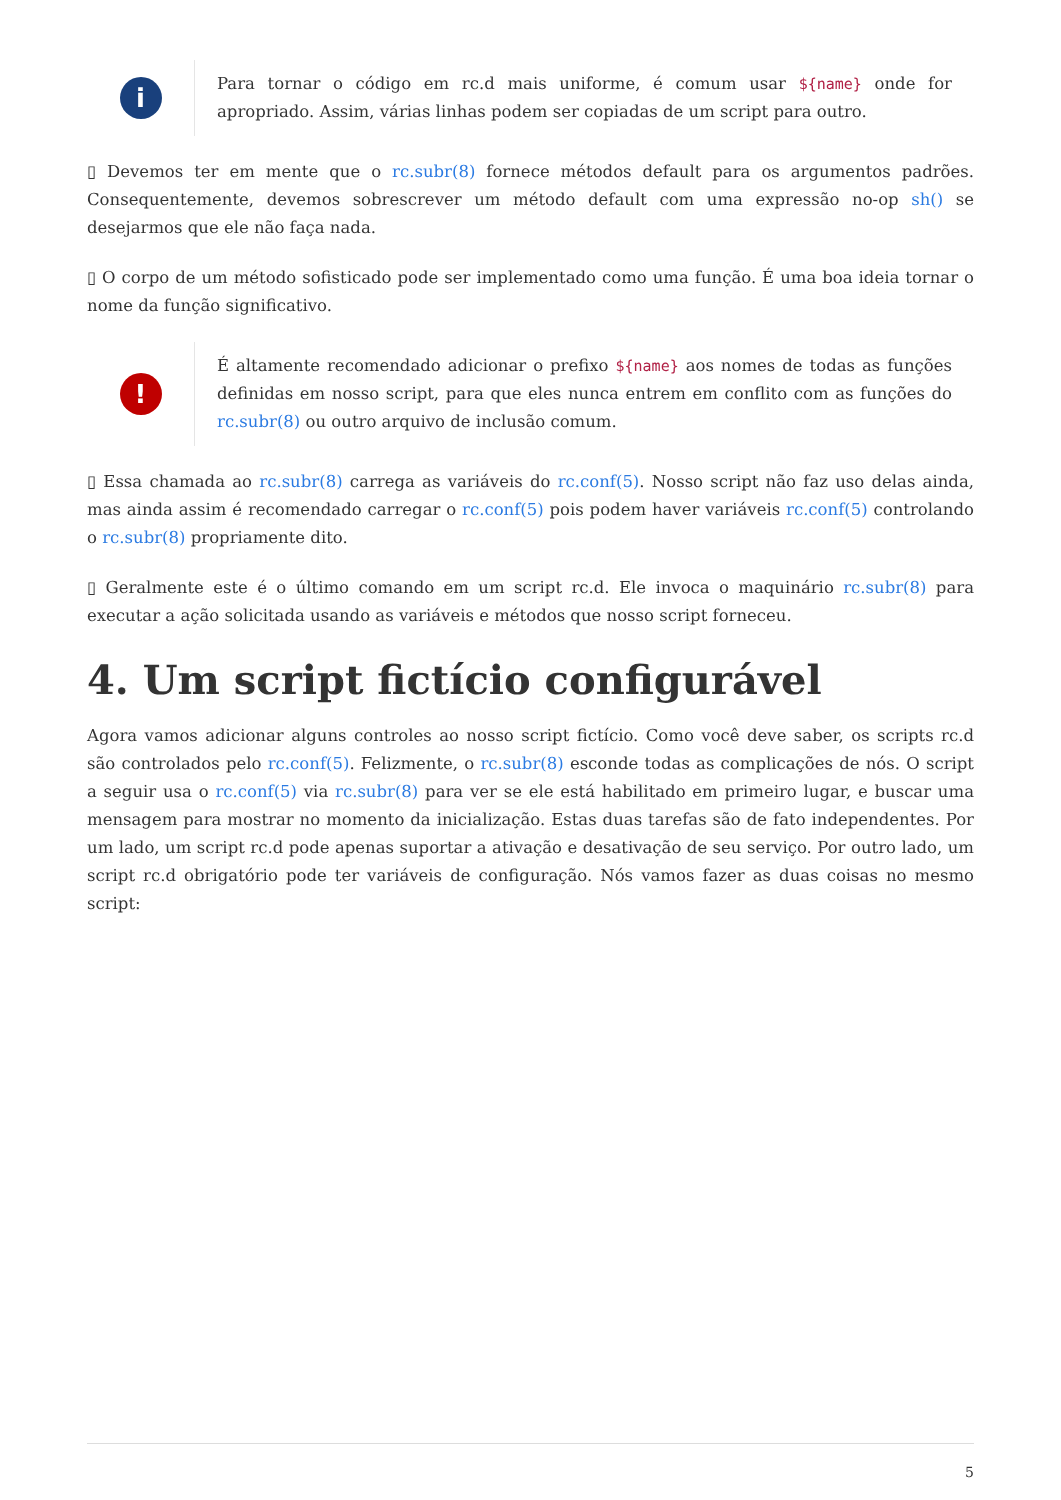i
Para tornar o código em rc.d mais uniforme, é comum usar ${name} onde for apropriado. Assim, várias linhas podem ser copiadas de um script para outro.
▯ Devemos ter em mente que o rc.subr(8) fornece métodos default para os argumentos padrões. Consequentemente, devemos sobrescrever um método default com uma expressão no-op sh() se desejarmos que ele não faça nada.
▯ O corpo de um método sofisticado pode ser implementado como uma função. É uma boa ideia tornar o nome da função significativo.
!
É altamente recomendado adicionar o prefixo ${name} aos nomes de todas as funções definidas em nosso script, para que eles nunca entrem em conflito com as funções do rc.subr(8) ou outro arquivo de inclusão comum.
▯ Essa chamada ao rc.subr(8) carrega as variáveis do rc.conf(5). Nosso script não faz uso delas ainda, mas ainda assim é recomendado carregar o rc.conf(5) pois podem haver variáveis rc.conf(5) controlando o rc.subr(8) propriamente dito.
▯ Geralmente este é o último comando em um script rc.d. Ele invoca o maquinário rc.subr(8) para executar a ação solicitada usando as variáveis e métodos que nosso script forneceu.
4. Um script fictício configurável
Agora vamos adicionar alguns controles ao nosso script fictício. Como você deve saber, os scripts rc.d são controlados pelo rc.conf(5). Felizmente, o rc.subr(8) esconde todas as complicações de nós. O script a seguir usa o rc.conf(5) via rc.subr(8) para ver se ele está habilitado em primeiro lugar, e buscar uma mensagem para mostrar no momento da inicialização. Estas duas tarefas são de fato independentes. Por um lado, um script rc.d pode apenas suportar a ativação e desativação de seu serviço. Por outro lado, um script rc.d obrigatório pode ter variáveis de configuração. Nós vamos fazer as duas coisas no mesmo script:
5